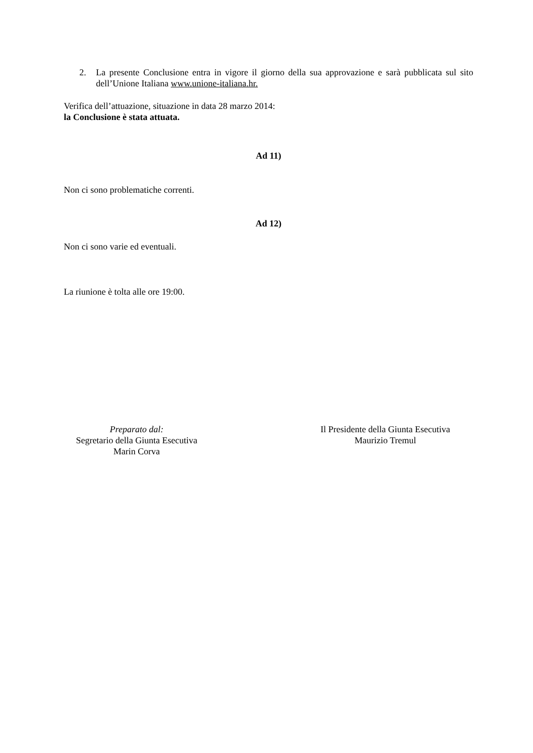2. La presente Conclusione entra in vigore il giorno della sua approvazione e sarà pubblicata sul sito dell’Unione Italiana www.unione-italiana.hr.
Verifica dell’attuazione, situazione in data 28 marzo 2014:
la Conclusione è stata attuata.
Ad 11)
Non ci sono problematiche correnti.
Ad 12)
Non ci sono varie ed eventuali.
La riunione è tolta alle ore 19:00.
Preparato dal:
Segretario della Giunta Esecutiva
Marin Corva
Il Presidente della Giunta Esecutiva
Maurizio Tremul